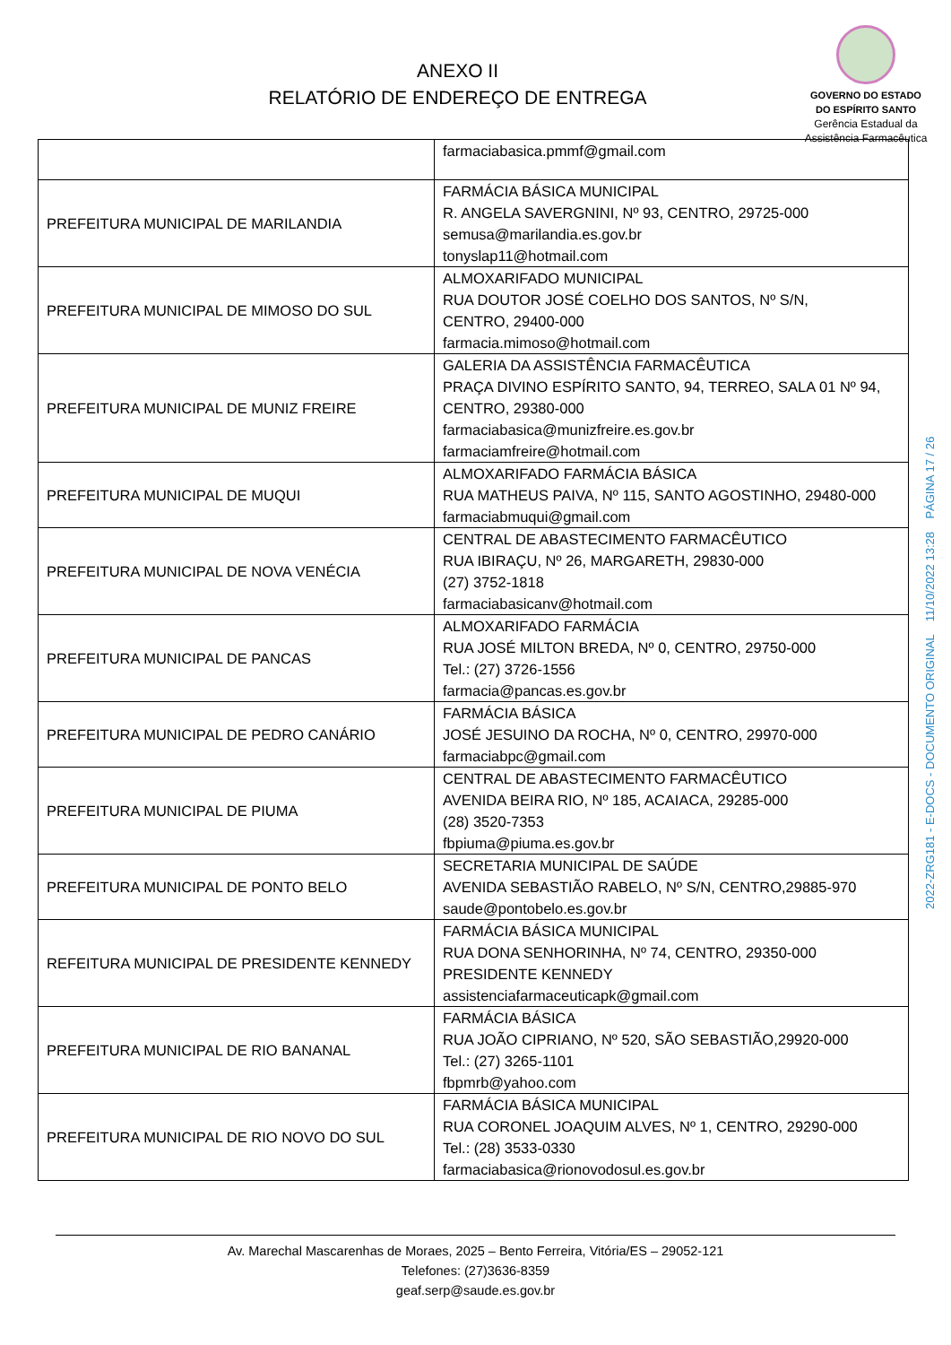ANEXO II
RELATÓRIO DE ENDEREÇO DE ENTREGA
GOVERNO DO ESTADO
DO ESPÍRITO SANTO
Gerência Estadual da
Assistência Farmacêutica
| | farmaciabasica.pmmf@gmail.com |
| PREFEITURA MUNICIPAL DE MARILANDIA | FARMÁCIA BÁSICA MUNICIPAL R. ANGELA SAVERGNINI, Nº 93, CENTRO, 29725-000 semusa@marilandia.es.gov.br tonyslap11@hotmail.com |
| PREFEITURA MUNICIPAL DE MIMOSO DO SUL | ALMOXARIFADO MUNICIPAL RUA DOUTOR JOSÉ COELHO DOS SANTOS, Nº S/N, CENTRO, 29400-000 farmacia.mimoso@hotmail.com |
| PREFEITURA MUNICIPAL DE MUNIZ FREIRE | GALERIA DA ASSISTÊNCIA FARMACÊUTICA PRAÇA DIVINO ESPÍRITO SANTO, 94, TERREO, SALA 01 Nº 94, CENTRO, 29380-000 farmaciabasica@munizfreire.es.gov.br farmaciamfreire@hotmail.com |
| PREFEITURA MUNICIPAL DE MUQUI | ALMOXARIFADO FARMÁCIA BÁSICA RUA MATHEUS PAIVA, Nº 115, SANTO AGOSTINHO, 29480-000 farmaciabmuqui@gmail.com |
| PREFEITURA MUNICIPAL DE NOVA VENÉCIA | CENTRAL DE ABASTECIMENTO FARMACÊUTICO RUA IBIRAÇU, Nº 26, MARGARETH, 29830-000 (27) 3752-1818 farmaciabasicanv@hotmail.com |
| PREFEITURA MUNICIPAL DE PANCAS | ALMOXARIFADO FARMÁCIA RUA JOSÉ MILTON BREDA, Nº 0, CENTRO, 29750-000 Tel.: (27) 3726-1556 farmacia@pancas.es.gov.br |
| PREFEITURA MUNICIPAL DE PEDRO CANÁRIO | FARMÁCIA BÁSICA JOSÉ JESUINO DA ROCHA, Nº 0, CENTRO, 29970-000 farmaciabpc@gmail.com |
| PREFEITURA MUNICIPAL DE PIUMA | CENTRAL DE ABASTECIMENTO FARMACÊUTICO AVENIDA BEIRA RIO, Nº 185, ACAIACA, 29285-000 (28) 3520-7353 fbpiuma@piuma.es.gov.br |
| PREFEITURA MUNICIPAL DE PONTO BELO | SECRETARIA MUNICIPAL DE SAÚDE AVENIDA SEBASTIÃO RABELO, Nº S/N, CENTRO,29885-970 saude@pontobelo.es.gov.br |
| REFEITURA MUNICIPAL DE PRESIDENTE KENNEDY | FARMÁCIA BÁSICA MUNICIPAL RUA DONA SENHORINHA, Nº 74, CENTRO, 29350-000 PRESIDENTE KENNEDY assistenciafarmaceuticapk@gmail.com |
| PREFEITURA MUNICIPAL DE RIO BANANAL | FARMÁCIA BÁSICA RUA JOÃO CIPRIANO, Nº 520, SÃO SEBASTIÃO,29920-000 Tel.: (27) 3265-1101 fbpmrb@yahoo.com |
| PREFEITURA MUNICIPAL DE RIO NOVO DO SUL | FARMÁCIA BÁSICA MUNICIPAL RUA CORONEL JOAQUIM ALVES, Nº 1, CENTRO, 29290-000 Tel.: (28) 3533-0330 farmaciabasica@rionovodosul.es.gov.br |
Av. Marechal Mascarenhas de Moraes, 2025 – Bento Ferreira, Vitória/ES – 29052-121
Telefones: (27)3636-8359
geaf.serp@saude.es.gov.br
2022-ZRG181 - E-DOCS - DOCUMENTO ORIGINAL 11/10/2022 13:28 PÁGINA 17 / 26